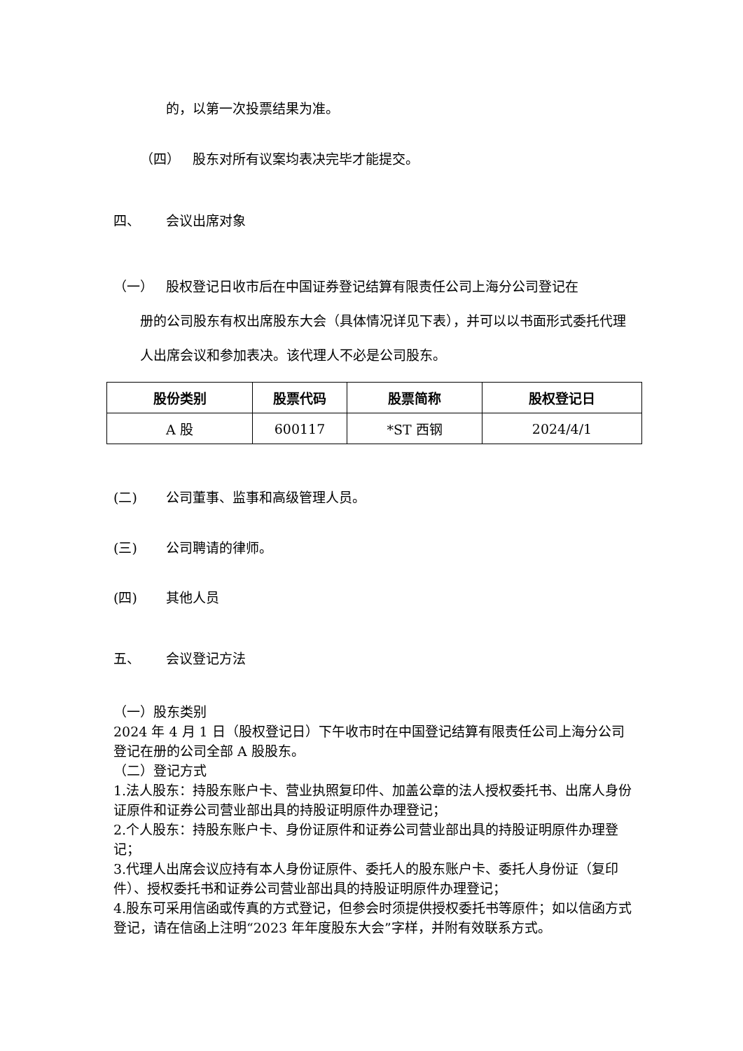的，以第一次投票结果为准。
（四） 股东对所有议案均表决完毕才能提交。
四、 会议出席对象
（一） 股权登记日收市后在中国证券登记结算有限责任公司上海分公司登记在
册的公司股东有权出席股东大会（具体情况详见下表），并可以以书面形式委托代理人出席会议和参加表决。该代理人不必是公司股东。
| 股份类别 | 股票代码 | 股票简称 | 股权登记日 |
| --- | --- | --- | --- |
| A 股 | 600117 | *ST 西钢 | 2024/4/1 |
(二) 公司董事、监事和高级管理人员。
(三) 公司聘请的律师。
(四) 其他人员
五、 会议登记方法
（一）股东类别
2024 年 4 月 1 日（股权登记日）下午收市时在中国登记结算有限责任公司上海分公司登记在册的公司全部 A 股股东。
（二）登记方式
1.法人股东：持股东账户卡、营业执照复印件、加盖公章的法人授权委托书、出席人身份证原件和证券公司营业部出具的持股证明原件办理登记；
2.个人股东：持股东账户卡、身份证原件和证券公司营业部出具的持股证明原件办理登记；
3.代理人出席会议应持有本人身份证原件、委托人的股东账户卡、委托人身份证（复印件）、授权委托书和证券公司营业部出具的持股证明原件办理登记；
4.股东可采用信函或传真的方式登记，但参会时须提供授权委托书等原件；如以信函方式登记，请在信函上注明“2023 年年度股东大会”字样，并附有效联系方式。